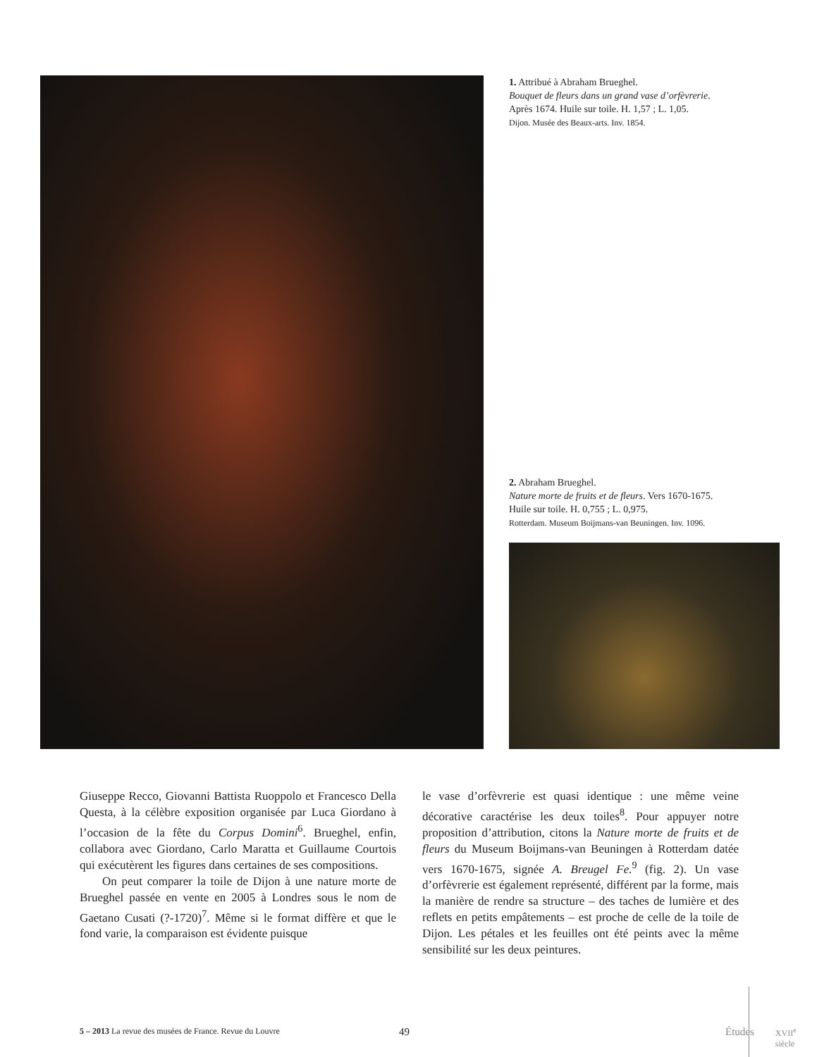1. Attribué à Abraham Brueghel.
Bouquet de fleurs dans un grand vase d’orfèvrerie.
Après 1674. Huile sur toile. H. 1,57 ; L. 1,05.
Dijon. Musée des Beaux-arts. Inv. 1854.
2. Abraham Brueghel.
Nature morte de fruits et de fleurs. Vers 1670-1675.
Huile sur toile. H. 0,755 ; L. 0,975.
Rotterdam. Museum Boijmans-van Beuningen. Inv. 1096.
Giuseppe Recco, Giovanni Battista Ruoppolo et Francesco Della Questa, à la célèbre exposition organisée par Luca Giordano à l’occasion de la fête du Corpus Domini<sup>6</sup>. Brueghel, enfin, collabora avec Giordano, Carlo Maratta et Guillaume Courtois qui exécutèrent les figures dans certaines de ses compositions.
On peut comparer la toile de Dijon à une nature morte de Brueghel passée en vente en 2005 à Londres sous le nom de Gaetano Cusati (?-1720)<sup>7</sup>. Même si le format diffère et que le fond varie, la comparaison est évidente puisque
le vase d’orfèvrerie est quasi identique : une même veine décorative caractérise les deux toiles<sup>8</sup>. Pour appuyer notre proposition d’attribution, citons la Nature morte de fruits et de fleurs du Museum Boijmans-van Beuningen à Rotterdam datée vers 1670-1675, signée A. Breugel Fe.<sup>9</sup> (fig. 2). Un vase d’orfèvrerie est également représenté, différent par la forme, mais la manière de rendre sa structure – des taches de lumière et des reflets en petits empâtements – est proche de celle de la toile de Dijon. Les pétales et les feuilles ont été peints avec la même sensibilité sur les deux peintures.
5 – 2013 La revue des musées de France. Revue du Louvre 49 Études XVII<sup>e</sup> siècle